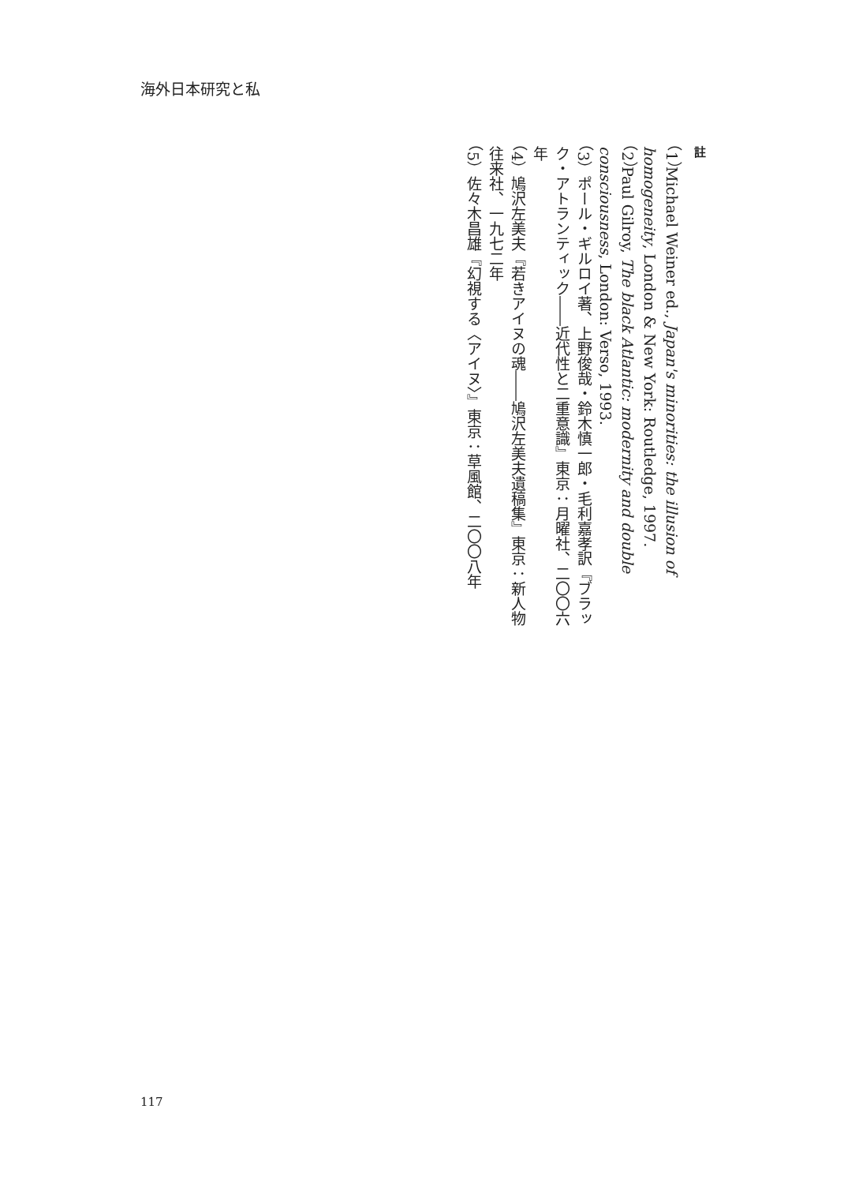海外日本研究と私
註
（1）Michael Weiner ed., Japan's minorities: the illusion of homogeneity, London & New York: Routledge, 1997.
（2）Paul Gilroy, The black Atlantic: modernity and double consciousness, London: Verso, 1993.
（3）ポール・ギルロイ著、上野俊哉・鈴木慎一郎・毛利嘉孝訳『ブラック・アトランティック――近代性と二重意識』東京：月曜社、二〇〇六年
（4）鳩沢左美夫『若きアイヌの魂――鳩沢左美夫遺稿集』東京：新人物往来社、一九七二年
（5）佐々木昌雄『幻視する〈アイヌ〉』東京：草風館、二〇〇八年
117